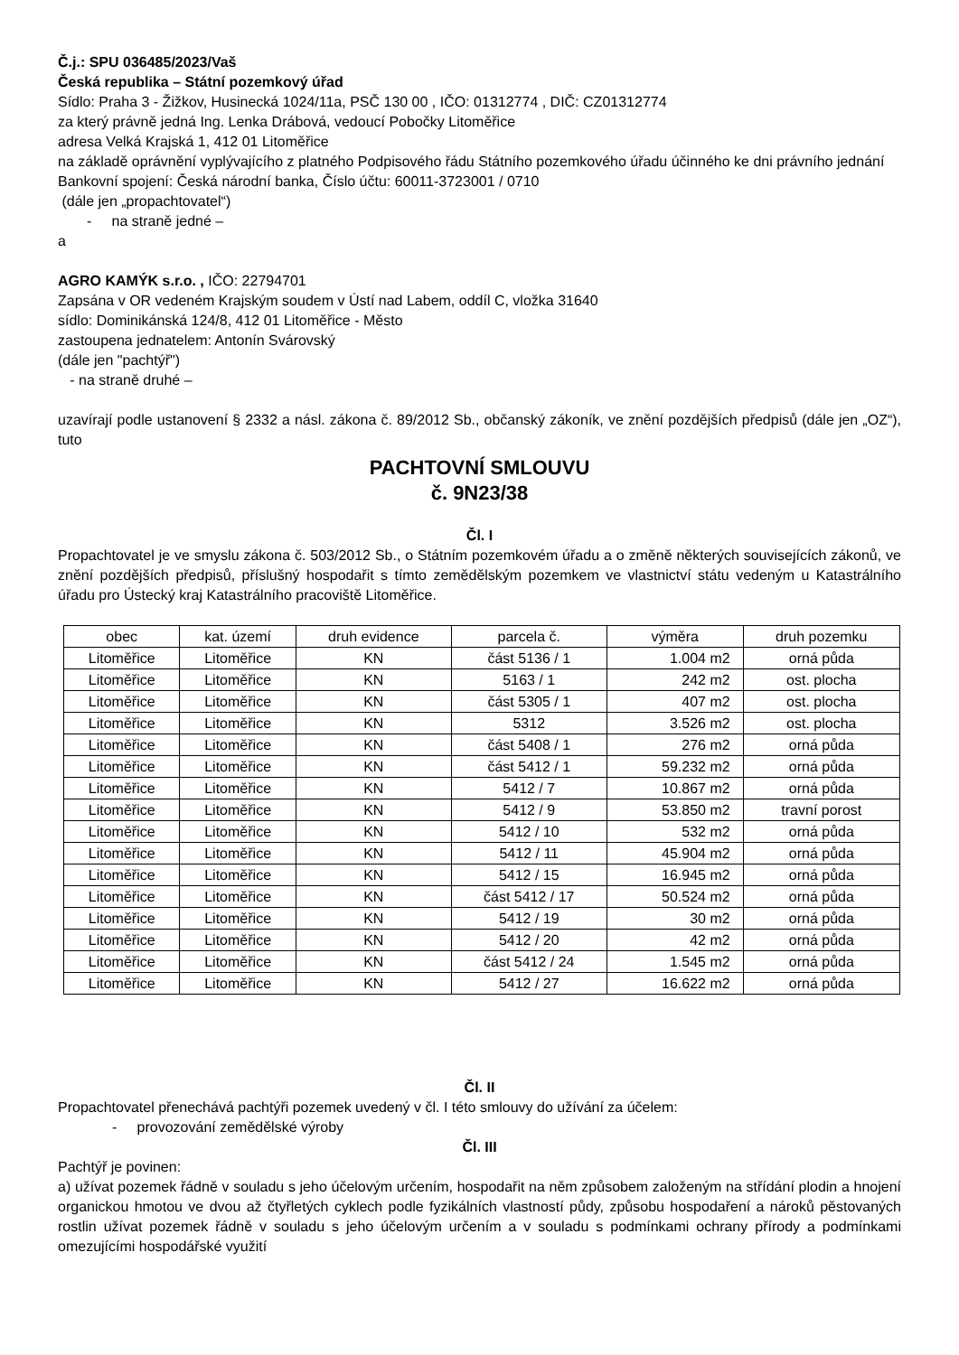Č.j.: SPU 036485/2023/Vaš
Česká republika – Státní pozemkový úřad
Sídlo: Praha 3 - Žižkov, Husinecká 1024/11a, PSČ 130 00 , IČO: 01312774 , DIČ: CZ01312774
za který právně jedná Ing. Lenka Drábová, vedoucí Pobočky Litoměřice
adresa Velká Krajská 1, 412 01 Litoměřice
na základě oprávnění vyplývajícího z platného Podpisového řádu Státního pozemkového úřadu účinného ke dni právního jednání
Bankovní spojení: Česká národní banka, Číslo účtu: 60011-3723001 / 0710
(dále jen „propachtovatel“)
- na straně jedné –
a
AGRO KAMÝK s.r.o. , IČO: 22794701
Zapsána v OR vedeném Krajským soudem v Ústí nad Labem, oddíl C, vložka 31640
sídlo: Dominikánská 124/8, 412 01 Litoměřice - Město
zastoupena jednatelem: Antonín Svárovský
(dále jen "pachtýř")
- na straně druhé –
uzavírají podle ustanovení § 2332 a násl. zákona č. 89/2012 Sb., občanský zákoník, ve znění pozdějších předpisů (dále jen „OZ“), tuto
PACHTOVNÍ SMLOUVU
č. 9N23/38
Čl. I
Propachtovatel je ve smyslu zákona č. 503/2012 Sb., o Státním pozemkovém úřadu a o změně některých souvisejících zákonů, ve znění pozdějších předpisů, příslušný hospodařit s tímto zemědělským pozemkem ve vlastnictví státu vedeným u Katastrálního úřadu pro Ústecký kraj Katastrálního pracoviště Litoměřice.
| obec | kat. území | druh evidence | parcela č. | výměra | druh pozemku |
| --- | --- | --- | --- | --- | --- |
| Litoměřice | Litoměřice | KN | část 5136 / 1 | 1.004 m2 | orná půda |
| Litoměřice | Litoměřice | KN | 5163 / 1 | 242 m2 | ost. plocha |
| Litoměřice | Litoměřice | KN | část 5305 / 1 | 407 m2 | ost. plocha |
| Litoměřice | Litoměřice | KN | 5312 | 3.526 m2 | ost. plocha |
| Litoměřice | Litoměřice | KN | část 5408 / 1 | 276 m2 | orná půda |
| Litoměřice | Litoměřice | KN | část 5412 / 1 | 59.232 m2 | orná půda |
| Litoměřice | Litoměřice | KN | 5412 / 7 | 10.867 m2 | orná půda |
| Litoměřice | Litoměřice | KN | 5412 / 9 | 53.850 m2 | travní porost |
| Litoměřice | Litoměřice | KN | 5412 / 10 | 532 m2 | orná půda |
| Litoměřice | Litoměřice | KN | 5412 / 11 | 45.904 m2 | orná půda |
| Litoměřice | Litoměřice | KN | 5412 / 15 | 16.945 m2 | orná půda |
| Litoměřice | Litoměřice | KN | část 5412 / 17 | 50.524 m2 | orná půda |
| Litoměřice | Litoměřice | KN | 5412 / 19 | 30 m2 | orná půda |
| Litoměřice | Litoměřice | KN | 5412 / 20 | 42 m2 | orná půda |
| Litoměřice | Litoměřice | KN | část 5412 / 24 | 1.545 m2 | orná půda |
| Litoměřice | Litoměřice | KN | 5412 / 27 | 16.622 m2 | orná půda |
Čl. II
Propachtovatel přenechává pachtýři pozemek uvedený v čl. I této smlouvy do užívání za účelem:
- provozování zemědělské výroby
Čl. III
Pachtýř je povinen:
a) užívat pozemek řádně v souladu s jeho účelovým určením, hospodařit na něm způsobem založeným na střídání plodin a hnojení organickou hmotou ve dvou až čtyřletých cyklech podle fyzikálních vlastností půdy, způsobu hospodaření a nároků pěstovaných rostlin užívat pozemek řádně v souladu s jeho účelovým určením a v souladu s podmínkami ochrany přírody a podmínkami omezujícími hospodářské využití